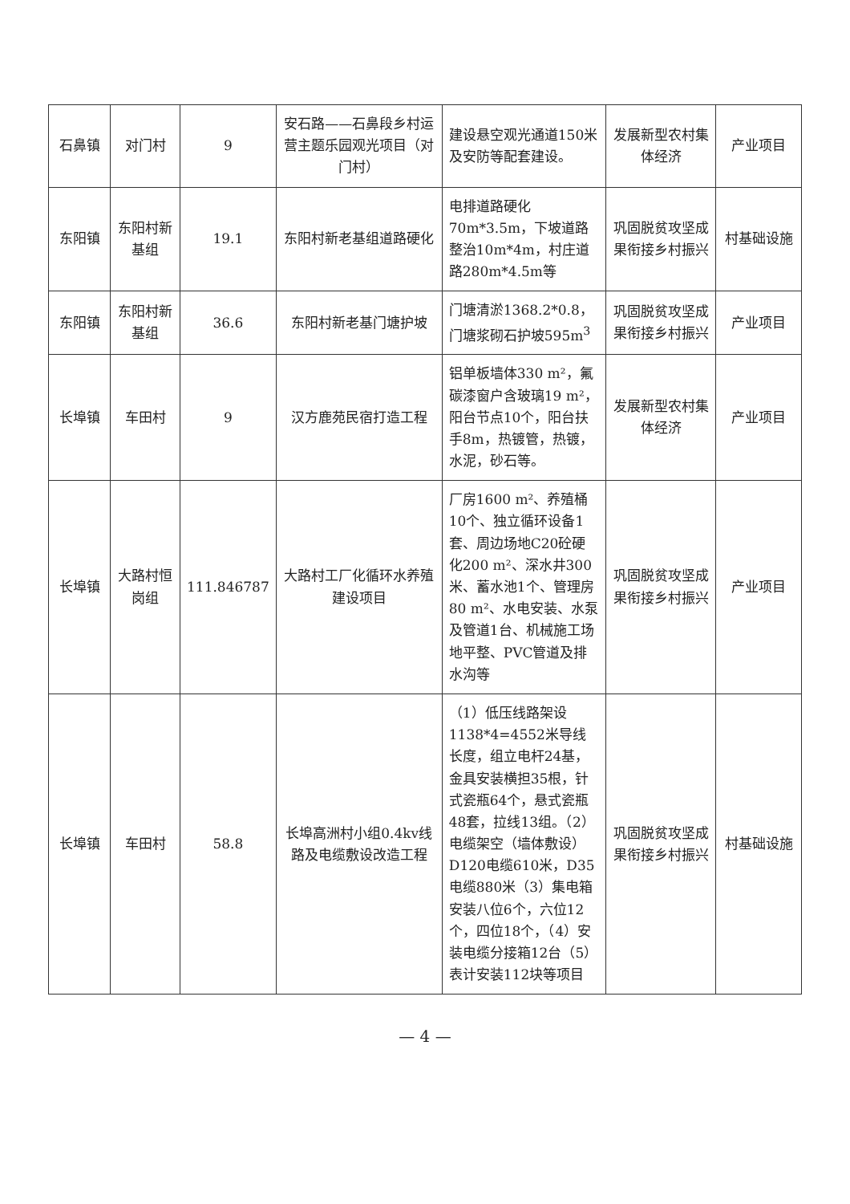| 石鼻镇 | 对门村 | 9 | 安石路——石鼻段乡村运营主题乐园观光项目（对门村） | 建设悬空观光通道150米及安防等配套建设。 | 发展新型农村集体经济 | 产业项目 |
| 东阳镇 | 东阳村新基组 | 19.1 | 东阳村新老基组道路硬化 | 电排道路硬化70m*3.5m，下坡道路整治10m*4m，村庄道路280m*4.5m等 | 巩固脱贫攻坚成果衔接乡村振兴 | 村基础设施 |
| 东阳镇 | 东阳村新基组 | 36.6 | 东阳村新老基门塘护坡 | 门塘清淤1368.2*0.8，门塘浆砌石护坡595m<sup>3</sup> | 巩固脱贫攻坚成果衔接乡村振兴 | 产业项目 |
| 长埠镇 | 车田村 | 9 | 汉方鹿苑民宿打造工程 | 铝单板墙体330 m²，氟碳漆窗户含玻璃19 m²，阳台节点10个，阳台扶手8m，热镀管，热镀，水泥，砂石等。 | 发展新型农村集体经济 | 产业项目 |
| 长埠镇 | 大路村恒岗组 | 111.846787 | 大路村工厂化循环水养殖建设项目 | 厂房1600 m²、养殖桶10个、独立循环设备1套、周边场地C20砼硬化200 m²、深水井300米、蓄水池1个、管理房80 m²、水电安装、水泵及管道1台、机械施工场地平整、PVC管道及排水沟等 | 巩固脱贫攻坚成果衔接乡村振兴 | 产业项目 |
| 长埠镇 | 车田村 | 58.8 | 长埠高洲村小组0.4kv线路及电缆敷设改造工程 | （1）低压线路架设1138*4=4552米导线长度，组立电杆24基，金具安装横担35根，针式瓷瓶64个，悬式瓷瓶48套，拉线13组。（2）电缆架空（墙体敷设）D120电缆610米，D35电缆880米（3）集电箱安装八位6个，六位12个，四位18个，（4）安装电缆分接箱12台（5）表计安装112块等项目 | 巩固脱贫攻坚成果衔接乡村振兴 | 村基础设施 |
— 4 —